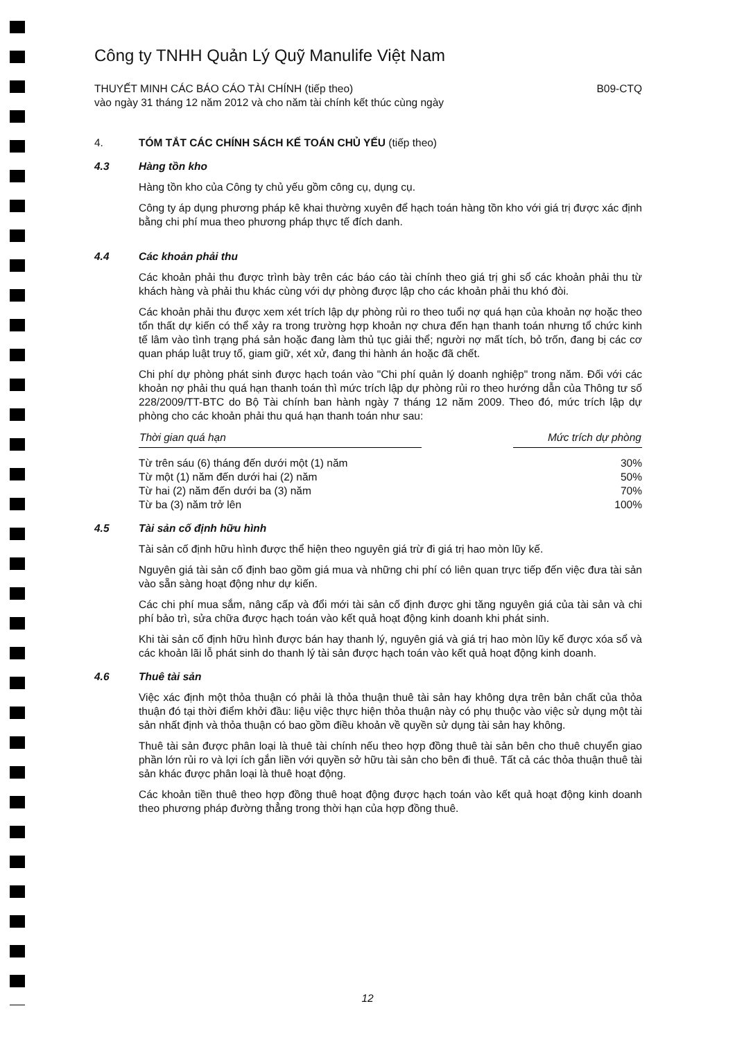Công ty TNHH Quản Lý Quỹ Manulife Việt Nam
THUYẾT MINH CÁC BÁO CÁO TÀI CHÍNH (tiếp theo)
vào ngày 31 tháng 12 năm 2012 và cho năm tài chính kết thúc cùng ngày
B09-CTQ
4. TÓM TẮT CÁC CHÍNH SÁCH KẾ TOÁN CHỦ YẾU (tiếp theo)
4.3 Hàng tồn kho
Hàng tồn kho của Công ty chủ yếu gồm công cụ, dụng cụ.
Công ty áp dụng phương pháp kê khai thường xuyên để hạch toán hàng tồn kho với giá trị được xác định bằng chi phí mua theo phương pháp thực tế đích danh.
4.4 Các khoản phải thu
Các khoản phải thu được trình bày trên các báo cáo tài chính theo giá trị ghi sổ các khoản phải thu từ khách hàng và phải thu khác cùng với dự phòng được lập cho các khoản phải thu khó đòi.
Các khoản phải thu được xem xét trích lập dự phòng rủi ro theo tuổi nợ quá hạn của khoản nợ hoặc theo tổn thất dự kiến có thể xảy ra trong trường hợp khoản nợ chưa đến hạn thanh toán nhưng tổ chức kinh tế lâm vào tình trạng phá sản hoặc đang làm thủ tục giải thể; người nợ mất tích, bỏ trốn, đang bị các cơ quan pháp luật truy tố, giam giữ, xét xử, đang thi hành án hoặc đã chết.
Chi phí dự phòng phát sinh được hạch toán vào "Chi phí quản lý doanh nghiệp" trong năm. Đối với các khoản nợ phải thu quá hạn thanh toán thì mức trích lập dự phòng rủi ro theo hướng dẫn của Thông tư số 228/2009/TT-BTC do Bộ Tài chính ban hành ngày 7 tháng 12 năm 2009. Theo đó, mức trích lập dự phòng cho các khoản phải thu quá hạn thanh toán như sau:
| Thời gian quá hạn | | Mức trích dự phòng |
| --- | --- | --- |
| Từ trên sáu (6) tháng đến dưới một (1) năm | | 30% |
| Từ một (1) năm đến dưới hai (2) năm | | 50% |
| Từ hai (2) năm đến dưới ba (3) năm | | 70% |
| Từ ba (3) năm trở lên | | 100% |
4.5 Tài sản cố định hữu hình
Tài sản cố định hữu hình được thể hiện theo nguyên giá trừ đi giá trị hao mòn lũy kế.
Nguyên giá tài sản cố định bao gồm giá mua và những chi phí có liên quan trực tiếp đến việc đưa tài sản vào sẵn sàng hoạt động như dự kiến.
Các chi phí mua sắm, nâng cấp và đổi mới tài sản cố định được ghi tăng nguyên giá của tài sản và chi phí bảo trì, sửa chữa được hạch toán vào kết quả hoạt động kinh doanh khi phát sinh.
Khi tài sản cố định hữu hình được bán hay thanh lý, nguyên giá và giá trị hao mòn lũy kế được xóa sổ và các khoản lãi lỗ phát sinh do thanh lý tài sản được hạch toán vào kết quả hoạt động kinh doanh.
4.6 Thuê tài sản
Việc xác định một thỏa thuận có phải là thỏa thuận thuê tài sản hay không dựa trên bản chất của thỏa thuận đó tại thời điểm khởi đầu: liệu việc thực hiện thỏa thuận này có phụ thuộc vào việc sử dụng một tài sản nhất định và thỏa thuận có bao gồm điều khoản về quyền sử dụng tài sản hay không.
Thuê tài sản được phân loại là thuê tài chính nếu theo hợp đồng thuê tài sản bên cho thuê chuyển giao phần lớn rủi ro và lợi ích gắn liền với quyền sở hữu tài sản cho bên đi thuê. Tất cả các thỏa thuận thuê tài sản khác được phân loại là thuê hoạt động.
Các khoản tiền thuê theo hợp đồng thuê hoạt động được hạch toán vào kết quả hoạt động kinh doanh theo phương pháp đường thẳng trong thời hạn của hợp đồng thuê.
12